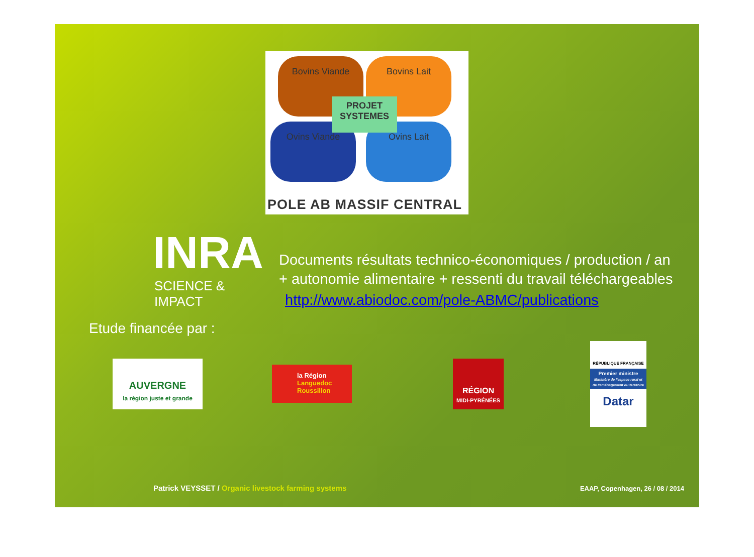Bovins Viande Bovins Lait
Ovins Viande Ovins Lait
PROJET
SYSTEMES
POLE AB MASSIF CENTRAL
INRA
SCIENCE & IMPACT
Documents résultats technico-économiques / production / an
+ autonomie alimentaire + ressenti du travail téléchargeables
http://www.abiodoc.com/pole-ABMC/publications
Etude financée par :
AUVERGNE
la région juste et grande
la Région
Languedoc
Roussillon
RÉGION
MIDI-PYRÉNÉES
RÉPUBLIQUE FRANÇAISE
Premier ministre
Ministère de l'espace rural et de l'aménagement du territoire
Datar
Patrick VEYSSET / Organic livestock farming systems
EAAP, Copenhagen, 26 / 08 / 2014